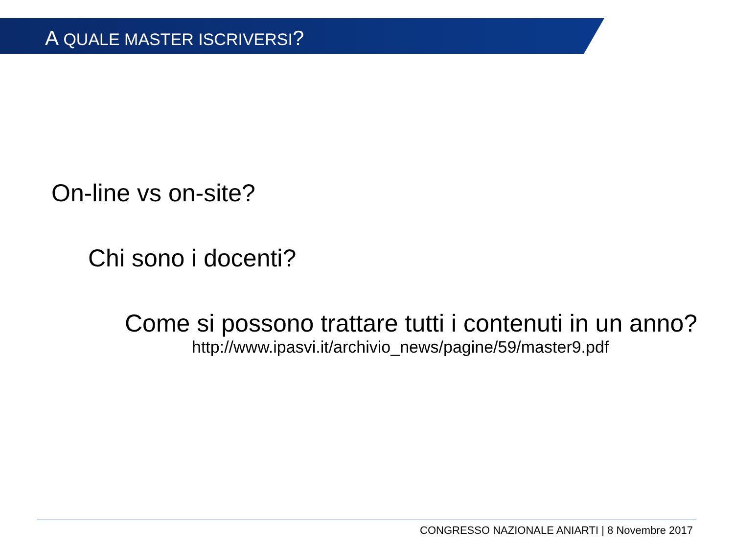A QUALE MASTER ISCRIVERSI?
On-line vs on-site?
Chi sono i docenti?
Come si possono trattare tutti i contenuti in un anno?
http://www.ipasvi.it/archivio_news/pagine/59/master9.pdf
CONGRESSO NAZIONALE ANIARTI | 8 Novembre 2017